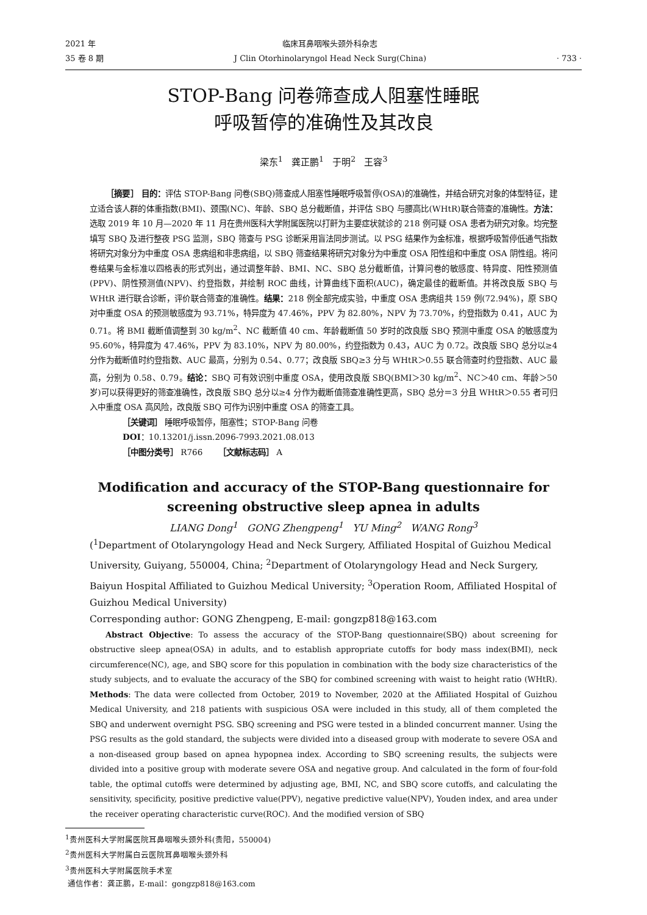2021 年
35 卷 8 期
临床耳鼻咽喉头颈外科杂志
J Clin Otorhinolaryngol Head Neck Surg(China)
· 733 ·
STOP-Bang 问卷筛查成人阻塞性睡眠
呼吸暂停的准确性及其改良
梁东<sup>1</sup> 龚正鹏<sup>1</sup> 于明<sup>2</sup> 王容<sup>3</sup>
［摘要］ 目的：评估 STOP-Bang 问卷(SBQ)筛查成人阻塞性睡眠呼吸暂停(OSA)的准确性，并结合研究对象的体型特征，建立适合该人群的体重指数(BMI)、颈围(NC)、年龄、SBQ 总分截断值，并评估 SBQ 与腰高比(WHtR)联合筛查的准确性。方法：选取 2019 年 10 月—2020 年 11 月在贵州医科大学附属医院以打鼾为主要症状就诊的 218 例可疑 OSA 患者为研究对象。均完整填写 SBQ 及进行整夜 PSG 监测，SBQ 筛查与 PSG 诊断采用盲法同步测试。以 PSG 结果作为金标准，根据呼吸暂停低通气指数将研究对象分为中重度 OSA 患病组和非患病组，以 SBQ 筛查结果将研究对象分为中重度 OSA 阳性组和中重度 OSA 阴性组。将问卷结果与金标准以四格表的形式列出，通过调整年龄、BMI、NC、SBQ 总分截断值，计算问卷的敏感度、特异度、阳性预测值(PPV)、阴性预测值(NPV)、约登指数，并绘制 ROC 曲线，计算曲线下面积(AUC)，确定最佳的截断值。并将改良版 SBQ 与 WHtR 进行联合诊断，评价联合筛查的准确性。结果：218 例全部完成实验，中重度 OSA 患病组共 159 例(72.94%)，原 SBQ 对中重度 OSA 的预测敏感度为 93.71%，特异度为 47.46%，PPV 为 82.80%，NPV 为 73.70%，约登指数为 0.41，AUC 为 0.71。将 BMI 截断值调整到 30 kg/m<sup>2</sup>、NC 截断值 40 cm、年龄截断值 50 岁时的改良版 SBQ 预测中重度 OSA 的敏感度为 95.60%，特异度为 47.46%，PPV 为 83.10%，NPV 为 80.00%，约登指数为 0.43，AUC 为 0.72。改良版 SBQ 总分以≥4 分作为截断值时约登指数、AUC 最高，分别为 0.54、0.77；改良版 SBQ≥3 分与 WHtR＞0.55 联合筛查时约登指数、AUC 最高，分别为 0.58、0.79。结论：SBQ 可有效识别中重度 OSA，使用改良版 SBQ(BMI＞30 kg/m<sup>2</sup>、NC＞40 cm、年龄＞50 岁)可以获得更好的筛查准确性，改良版 SBQ 总分以≥4 分作为截断值筛查准确性更高，SBQ 总分＝3 分且 WHtR＞0.55 者可归入中重度 OSA 高风险，改良版 SBQ 可作为识别中重度 OSA 的筛查工具。
［关键词］ 睡眠呼吸暂停，阻塞性；STOP-Bang 问卷
DOI：10.13201/j.issn.2096-7993.2021.08.013
［中图分类号］ R766 ［文献标志码］ A
Modification and accuracy of the STOP-Bang questionnaire for
screening obstructive sleep apnea in adults
LIANG Dong<sup>1</sup> GONG Zhengpeng<sup>1</sup> YU Ming<sup>2</sup> WANG Rong<sup>3</sup>
(<sup>1</sup>Department of Otolaryngology Head and Neck Surgery, Affiliated Hospital of Guizhou Medical University, Guiyang, 550004, China; <sup>2</sup>Department of Otolaryngology Head and Neck Surgery, Baiyun Hospital Affiliated to Guizhou Medical University; <sup>3</sup>Operation Room, Affiliated Hospital of Guizhou Medical University)
Corresponding author: GONG Zhengpeng, E-mail: gongzp818@163.com
Abstract Objective: To assess the accuracy of the STOP-Bang questionnaire(SBQ) about screening for obstructive sleep apnea(OSA) in adults, and to establish appropriate cutoffs for body mass index(BMI), neck circumference(NC), age, and SBQ score for this population in combination with the body size characteristics of the study subjects, and to evaluate the accuracy of the SBQ for combined screening with waist to height ratio (WHtR). Methods: The data were collected from October, 2019 to November, 2020 at the Affiliated Hospital of Guizhou Medical University, and 218 patients with suspicious OSA were included in this study, all of them completed the SBQ and underwent overnight PSG. SBQ screening and PSG were tested in a blinded concurrent manner. Using the PSG results as the gold standard, the subjects were divided into a diseased group with moderate to severe OSA and a non-diseased group based on apnea hypopnea index. According to SBQ screening results, the subjects were divided into a positive group with moderate severe OSA and negative group. And calculated in the form of four-fold table, the optimal cutoffs were determined by adjusting age, BMI, NC, and SBQ score cutoffs, and calculating the sensitivity, specificity, positive predictive value(PPV), negative predictive value(NPV), Youden index, and area under the receiver operating characteristic curve(ROC). And the modified version of SBQ
<sup>1</sup> 贵州医科大学附属医院耳鼻咽喉头颈外科(贵阳，550004)
<sup>2</sup> 贵州医科大学附属白云医院耳鼻咽喉头颈外科
<sup>3</sup> 贵州医科大学附属医院手术室
通信作者：龚正鹏，E-mail：gongzp818@163.com